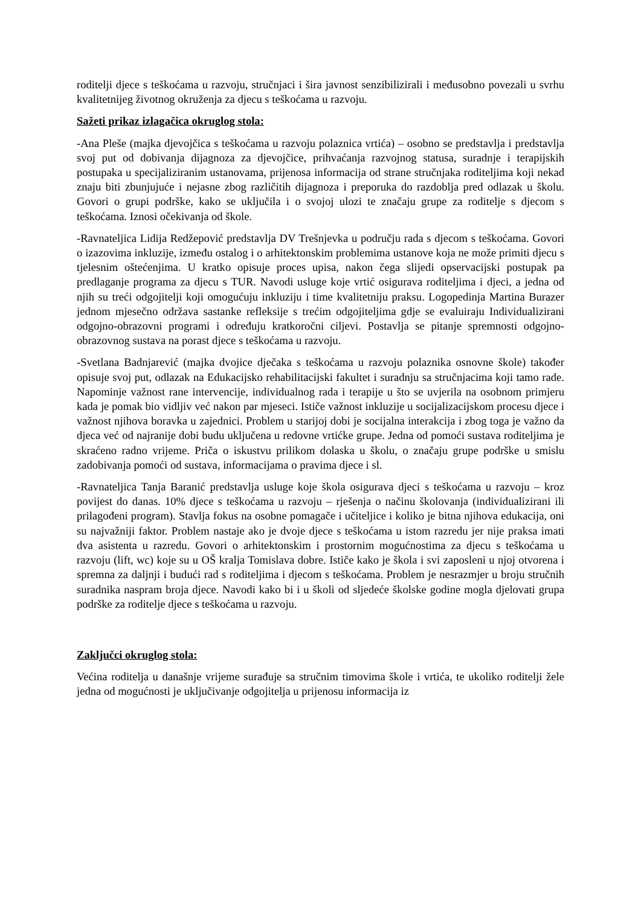roditelji djece s teškoćama u razvoju, stručnjaci i šira javnost senzibilizirali i međusobno povezali u svrhu kvalitetnijeg životnog okruženja za djecu s teškoćama u razvoju.
Sažeti prikaz izlagačica okruglog stola:
-Ana Pleše (majka djevojčica s teškoćama u razvoju polaznica vrtića) – osobno se predstavlja i predstavlja svoj put od dobivanja dijagnoza za djevojčice, prihvaćanja razvojnog statusa, suradnje i terapijskih postupaka u specijaliziranim ustanovama, prijenosa informacija od strane stručnjaka roditeljima koji nekad znaju biti zbunjujuće i nejasne zbog različitih dijagnoza i preporuka do razdoblja pred odlazak u školu. Govori o grupi podrške, kako se uključila i o svojoj ulozi te značaju grupe za roditelje s djecom s teškoćama. Iznosi očekivanja od škole.
-Ravnateljica Lidija Redžepović predstavlja DV Trešnjevka u području rada s djecom s teškoćama. Govori o izazovima inkluzije, između ostalog i o arhitektonskim problemima ustanove koja ne može primiti djecu s tjelesnim oštećenjima. U kratko opisuje proces upisa, nakon čega slijedi opservacijski postupak pa predlaganje programa za djecu s TUR. Navodi usluge koje vrtić osigurava roditeljima i djeci, a jedna od njih su treći odgojitelji koji omogućuju inkluziju i time kvalitetniju praksu. Logopedinja Martina Burazer jednom mjesečno održava sastanke refleksije s trećim odgojiteljima gdje se evaluiraju Individualizirani odgojno-obrazovni programi i određuju kratkoročni ciljevi. Postavlja se pitanje spremnosti odgojno-obrazovnog sustava na porast djece s teškoćama u razvoju.
-Svetlana Badnjarević (majka dvojice dječaka s teškoćama u razvoju polaznika osnovne škole) također opisuje svoj put, odlazak na Edukacijsko rehabilitacijski fakultet i suradnju sa stručnjacima koji tamo rade. Napominje važnost rane intervencije, individualnog rada i terapije u što se uvjerila na osobnom primjeru kada je pomak bio vidljiv već nakon par mjeseci. Ističe važnost inkluzije u socijalizacijskom procesu djece i važnost njihova boravka u zajednici. Problem u starijoj dobi je socijalna interakcija i zbog toga je važno da djeca već od najranije dobi budu uključena u redovne vrtićke grupe. Jedna od pomoći sustava roditeljima je skraćeno radno vrijeme. Priča o iskustvu prilikom dolaska u školu, o značaju grupe podrške u smislu zadobivanja pomoći od sustava, informacijama o pravima djece i sl.
-Ravnateljica Tanja Baranić predstavlja usluge koje škola osigurava djeci s teškoćama u razvoju – kroz povijest do danas. 10% djece s teškoćama u razvoju – rješenja o načinu školovanja (individualizirani ili prilagođeni program). Stavlja fokus na osobne pomagače i učiteljice i koliko je bitna njihova edukacija, oni su najvažniji faktor. Problem nastaje ako je dvoje djece s teškoćama u istom razredu jer nije praksa imati dva asistenta u razredu. Govori o arhitektonskim i prostornim mogućnostima za djecu s teškoćama u razvoju (lift, wc) koje su u OŠ kralja Tomislava dobre. Ističe kako je škola i svi zaposleni u njoj otvorena i spremna za daljnji i budući rad s roditeljima i djecom s teškoćama. Problem je nesrazmjer u broju stručnih suradnika naspram broja djece. Navodi kako bi i u školi od sljedeće školske godine mogla djelovati grupa podrške za roditelje djece s teškoćama u razvoju.
Zaključci okruglog stola:
Većina roditelja u današnje vrijeme surađuje sa stručnim timovima škole i vrtića, te ukoliko roditelji žele jedna od mogućnosti je uključivanje odgojitelja u prijenosu informacija iz